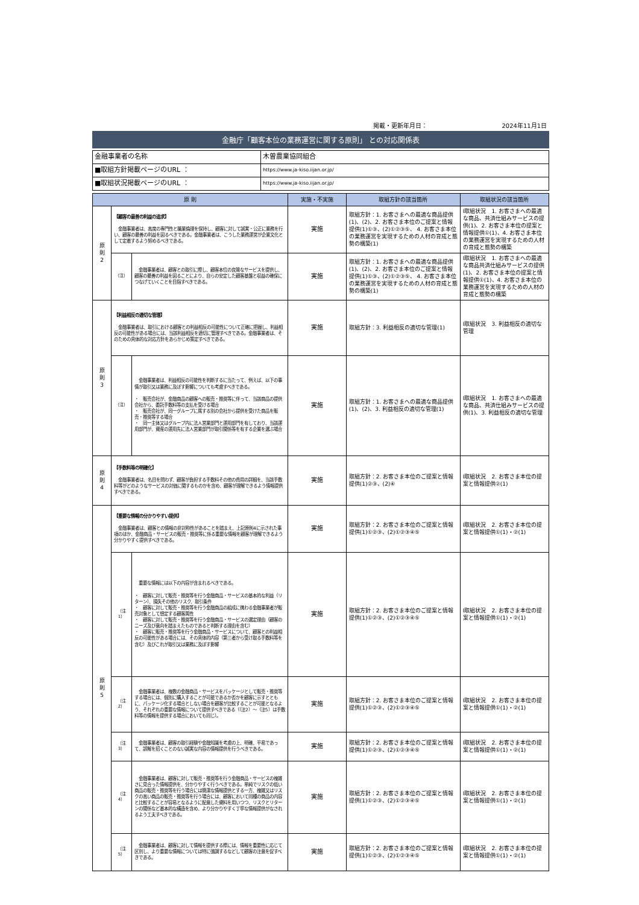掲載・更新年月日： 2024年11月1日
金融庁「顧客本位の業務運営に関する原則」 との対応関係表
| 金融事業者の名称 | 木曽農業協同組合 |
| ■取組方針掲載ページのURL ： | https://www.ja-kiso.iijan.or.jp/ |
| ■取組状況掲載ページのURL ： | https://www.ja-kiso.iijan.or.jp/ |
| 原 則 | | | 実施・不実施 | 取組方針の該当箇所 | 取組状況の該当箇所 |
| --- | --- | --- | --- | --- | --- |
| 原 則 2 | 【顧客の最善の利益の追求】 金融事業者は、高度の専門性と職業倫理を保持し、顧客に対して誠実・公正に業務を行い、顧客の最善の利益を図るべきである。金融事業者は、こうした業務運営が企業文化として定着するよう努めるべきである。 | | 実施 | 取組方針：1. お客さまへの最適な商品提供(1)、(2)、2. お客さま本位のご提案と情報提供(1)①③、(2)①②③⑤、 4. お客さま本位の業務運営を実現するための人材の育成と態勢の構築(1) | Ⅰ取組状況 1. お客さまへの最適な商品、共済仕組みサービスの提供(1)、2. お客さま本位の提案と情報提供①(1)、4. お客さま本位の業務運営を実現するための人材の育成と態勢の構築 |
| | （注） | 金融事業者は、顧客との取引に際し、顧客本位の良質なサービスを提供し、顧客の最善の利益を図ることにより、自らの安定した顧客基盤と収益の確保につなげていくことを目指すべきである。 | 実施 | 取組方針：1. お客さまへの最適な商品提供(1)、(2)、2. お客さま本位のご提案と情報提供(1)①③、(2)①②③⑤、 4. お客さま本位の業務運営を実現するための人材の育成と態勢の構築(1) | Ⅰ取組状況 1. お客さまへの最適な商品共済仕組みサービスの提供(1)、2. お客さま本位の提案と情報提供①(1)、4. お客さま本位の業務運営を実現するための人材の育成と態勢の構築 |
| 原 則 3 | 【利益相反の適切な管理】 金融事業者は、取引における顧客との利益相反の可能性について正確に把握し、利益相反の可能性がある場合には、当該利益相反を適切に管理すべきである。金融事業者は、そのための具体的な対応方針をあらかじめ策定すべきである。 | | 実施 | 取組方針：3. 利益相反の適切な管理(1) | Ⅰ取組状況 3. 利益相反の適切な管理 |
| | （注） | 金融事業者は、利益相反の可能性を判断するに当たって、例えば、以下の事情が取引又は業務に及ぼす影響についても考慮すべきである。 ・ 販売会社が、金融商品の顧客への販売・推奨等に伴って、当該商品の提供会社から、委託手数料等の支払を受ける場合 ・ 販売会社が、同一グループに属する別の会社から提供を受けた商品を販売・推奨等する場合 ・ 同一主体又はグループ内に法人営業部門と運用部門を有しており、当該運用部門が、資産の運用先に法人営業部門が取引関係等を有する企業を選ぶ場合 | 実施 | 取組方針：1. お客さまへの最適な商品提供(1)、(2)、3. 利益相反の適切な管理(1) | Ⅰ取組状況 1. お客さまへの最適な商品、共済仕組みサービスの提供(1)、3. 利益相反の適切な管理 |
| 原 則 4 | 【手数料等の明確化】 金融事業者は、名目を問わず、顧客が負担する手数料その他の費用の詳細を、当該手数料等がどのようなサービスの対価に関するものかを含め、顧客が理解できるよう情報提供すべきである。 | | 実施 | 取組方針：2. お客さま本位のご提案と情報提供(1)②③、(2)④ | Ⅰ取組状況 2. お客さま本位の提案と情報提供②(1) |
| 原 則 5 | 【重要な情報の分かりやすい提供】 金融事業者は、顧客との情報の非対称性があることを踏まえ、上記原則4に示された事項のほか、金融商品・サービスの販売・推奨等に係る重要な情報を顧客が理解できるよう分かりやすく提供すべきである。 | | 実施 | 取組方針：2. お客さま本位のご提案と情報提供(1)①②③、(2)①②③④⑤ | Ⅰ取組状況 2. お客さま本位の提案と情報提供①(1)・②(1) |
| | （注1） | 重要な情報には以下の内容が含まれるべきである。 ・ 顧客に対して販売・推奨等を行う金融商品・サービスの基本的な利益（リターン）、損失その他のリスク、取引条件 ・ 顧客に対して販売・推奨等を行う金融商品の組成に携わる金融事業者が販売対象として想定する顧客属性 ・ 顧客に対して販売・推奨等を行う金融商品・サービスの選定理由（顧客のニーズ及び意向を踏まえたものであると判断する理由を含む） ・ 顧客に販売・推奨等を行う金融商品・サービスについて、顧客との利益相反の可能性がある場合には、その具体的内容（第三者から受け取る手数料等を含む）及びこれが取引又は業務に及ぼす影響 | 実施 | 取組方針：2. お客さま本位のご提案と情報提供(1)①②③、(2)①②③④⑤ | Ⅰ取組状況 2. お客さま本位の提案と情報提供①(1)・②(1) |
| | （注2） | 金融事業者は、複数の金融商品・サービスをパッケージとして販売・推奨等する場合には、個別に購入することが可能であるか否かを顧客に示すとともに、パッケージ化する場合としない場合を顧客が比較することが可能となるよう、それぞれの重要な情報について提供すべきである（（注2）～（注5）は手数料等の情報を提供する場合においても同じ）。 | 実施 | 取組方針：2. お客さま本位のご提案と情報提供(1)①②③、(2)①②③④⑤ | Ⅰ取組状況 2. お客さま本位の提案と情報提供①(1)・②(1) |
| | （注3） | 金融事業者は、顧客の取引経験や金融知識を考慮の上、明確、平易であって、誤解を招くことのない誠実な内容の情報提供を行うべきである。 | 実施 | 取組方針：2. お客さま本位のご提案と情報提供(1)①②③、(2)①②③④⑤ | Ⅰ取組状況 2. お客さま本位の提案と情報提供①(1)・②(1) |
| | （注4） | 金融事業者は、顧客に対して販売・推奨等を行う金融商品・サービスの複雑さに見合った情報提供を、分かりやすく行うべきである。単純でリスクの低い商品の販売・推奨等を行う場合には簡潔な情報提供とする一方、複雑又はリスクの高い商品の販売・推奨等を行う場合には、顧客において同種の商品の内容と比較することが容易となるように配意した資料を用いつつ、リスクとリターンの関係など基本的な構造を含め、より分かりやすく丁寧な情報提供がなされるよう工夫すべきである。 | 実施 | 取組方針：2. お客さま本位のご提案と情報提供(1)①②③、(2)①②③④⑤ | Ⅰ取組状況 2. お客さま本位の提案と情報提供①(1)・②(1) |
| | （注5） | 金融事業者は、顧客に対して情報を提供する際には、情報を重要性に応じて区別し、より重要な情報については特に強調するなどして顧客の注意を促すべきである。 | 実施 | 取組方針：2. お客さま本位のご提案と情報提供(1)①②③、(2)①②③④⑤ | Ⅰ取組状況 2. お客さま本位の提案と情報提供①(1)・②(1) |